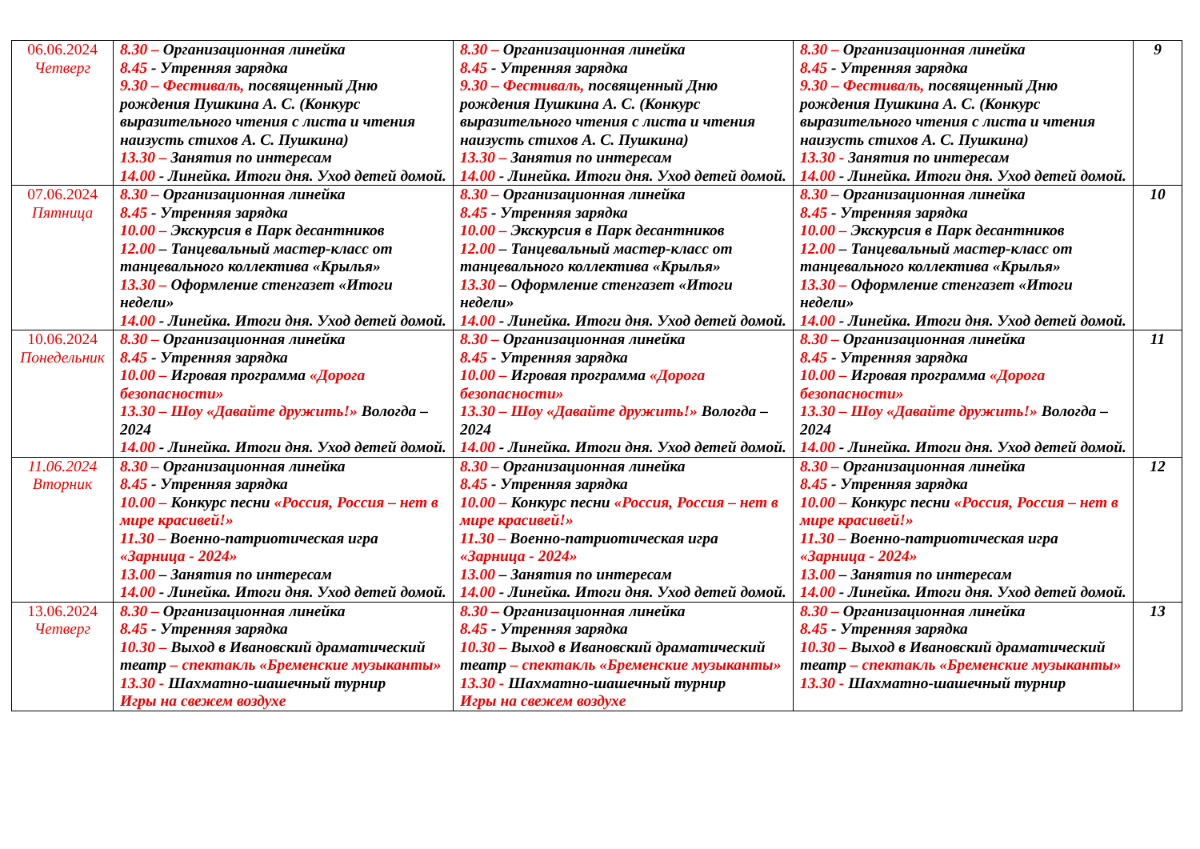| 06.06.2024 Четверг | 8.30 – Организационная линейка 8.45 - Утренняя зарядка 9.30 – Фестиваль, посвященный Дню рождения Пушкина А. С. (Конкурс выразительного чтения с листа и чтения наизусть стихов А. С. Пушкина) 13.30 – Занятия по интересам 14.00 - Линейка. Итоги дня. Уход детей домой. | 8.30 – Организационная линейка 8.45 - Утренняя зарядка 9.30 – Фестиваль, посвященный Дню рождения Пушкина А. С. (Конкурс выразительного чтения с листа и чтения наизусть стихов А. С. Пушкина) 13.30 – Занятия по интересам 14.00 - Линейка. Итоги дня. Уход детей домой. | 8.30 – Организационная линейка 8.45 - Утренняя зарядка 9.30 – Фестиваль, посвященный Дню рождения Пушкина А. С. (Конкурс выразительного чтения с листа и чтения наизусть стихов А. С. Пушкина) 13.30 - Занятия по интересам 14.00 - Линейка. Итоги дня. Уход детей домой. | 9 |
| 07.06.2024 Пятница | 8.30 – Организационная линейка 8.45 - Утренняя зарядка 10.00 – Экскурсия в Парк десантников 12.00 – Танцевальный мастер-класс от танцевального коллектива «Крылья» 13.30 – Оформление стенгазет «Итоги недели» 14.00 - Линейка. Итоги дня. Уход детей домой. | 8.30 – Организационная линейка 8.45 - Утренняя зарядка 10.00 – Экскурсия в Парк десантников 12.00 – Танцевальный мастер-класс от танцевального коллектива «Крылья» 13.30 – Оформление стенгазет «Итоги недели» 14.00 - Линейка. Итоги дня. Уход детей домой. | 8.30 – Организационная линейка 8.45 - Утренняя зарядка 10.00 – Экскурсия в Парк десантников 12.00 – Танцевальный мастер-класс от танцевального коллектива «Крылья» 13.30 – Оформление стенгазет «Итоги недели» 14.00 - Линейка. Итоги дня. Уход детей домой. | 10 |
| 10.06.2024 Понедельник | 8.30 – Организационная линейка 8.45 - Утренняя зарядка 10.00 – Игровая программа «Дорога безопасности» 13.30 – Шоу «Давайте дружить!» Вологда – 2024 14.00 - Линейка. Итоги дня. Уход детей домой. | 8.30 – Организационная линейка 8.45 - Утренняя зарядка 10.00 – Игровая программа «Дорога безопасности» 13.30 – Шоу «Давайте дружить!» Вологда – 2024 14.00 - Линейка. Итоги дня. Уход детей домой. | 8.30 – Организационная линейка 8.45 - Утренняя зарядка 10.00 – Игровая программа «Дорога безопасности» 13.30 – Шоу «Давайте дружить!» Вологда – 2024 14.00 - Линейка. Итоги дня. Уход детей домой. | 11 |
| 11.06.2024 Вторник | 8.30 – Организационная линейка 8.45 - Утренняя зарядка 10.00 – Конкурс песни «Россия, Россия – нет в мире красивей!» 11.30 – Военно-патриотическая игра «Зарница - 2024» 13.00 – Занятия по интересам 14.00 - Линейка. Итоги дня. Уход детей домой. | 8.30 – Организационная линейка 8.45 - Утренняя зарядка 10.00 – Конкурс песни «Россия, Россия – нет в мире красивей!» 11.30 – Военно-патриотическая игра «Зарница - 2024» 13.00 – Занятия по интересам 14.00 - Линейка. Итоги дня. Уход детей домой. | 8.30 – Организационная линейка 8.45 - Утренняя зарядка 10.00 – Конкурс песни «Россия, Россия – нет в мире красивей!» 11.30 – Военно-патриотическая игра «Зарница - 2024» 13.00 – Занятия по интересам 14.00 - Линейка. Итоги дня. Уход детей домой. | 12 |
| 13.06.2024 Четверг | 8.30 – Организационная линейка 8.45 - Утренняя зарядка 10.30 – Выход в Ивановский драматический театр – спектакль «Бременские музыканты» 13.30 - Шахматно-шашечный турнир Игры на свежем воздухе | 8.30 – Организационная линейка 8.45 - Утренняя зарядка 10.30 – Выход в Ивановский драматический театр – спектакль «Бременские музыканты» 13.30 - Шахматно-шашечный турнир Игры на свежем воздухе | 8.30 – Организационная линейка 8.45 - Утренняя зарядка 10.30 – Выход в Ивановский драматический театр – спектакль «Бременские музыканты» 13.30 - Шахматно-шашечный турнир | 13 |